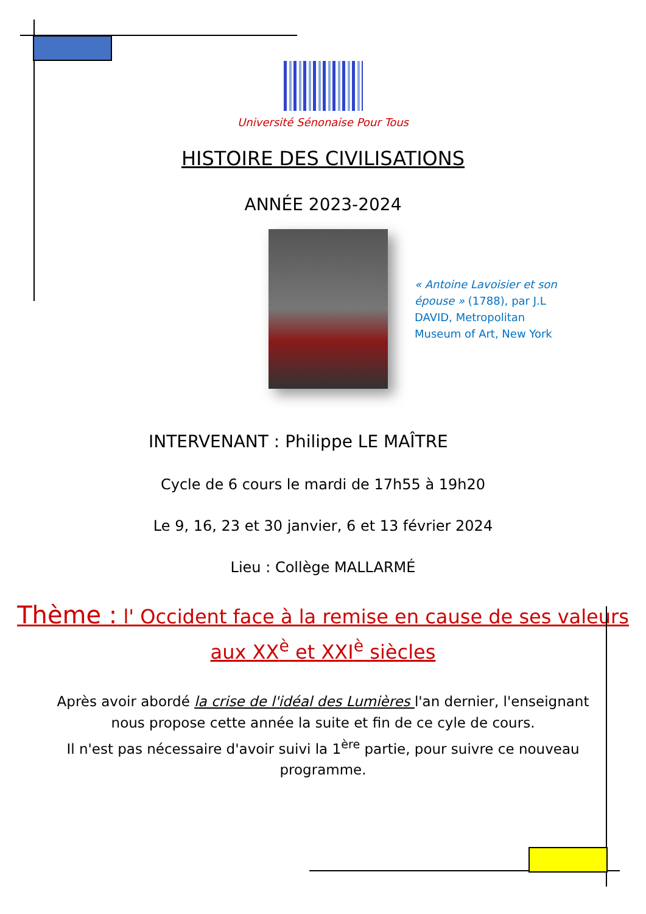Université Sénonaise Pour Tous
HISTOIRE DES CIVILISATIONS
ANNÉE 2023-2024
« Antoine Lavoisier et son épouse » (1788), par J.L DAVID, Metropolitan Museum of Art, New York
INTERVENANT : Philippe LE MAÎTRE
Cycle de 6 cours le mardi de 17h55 à 19h20
Le 9, 16, 23 et 30 janvier, 6 et 13 février 2024
Lieu : Collège MALLARMÉ
Thème : l' Occident face à la remise en cause de ses valeurs aux XX<sup>è</sup> et XXI<sup>è</sup> siècles
Après avoir abordé la crise de l'idéal des Lumières l'an dernier, l'enseignant nous propose cette année la suite et fin de ce cyle de cours.
Il n'est pas nécessaire d'avoir suivi la 1<sup>ère</sup> partie, pour suivre ce nouveau programme.